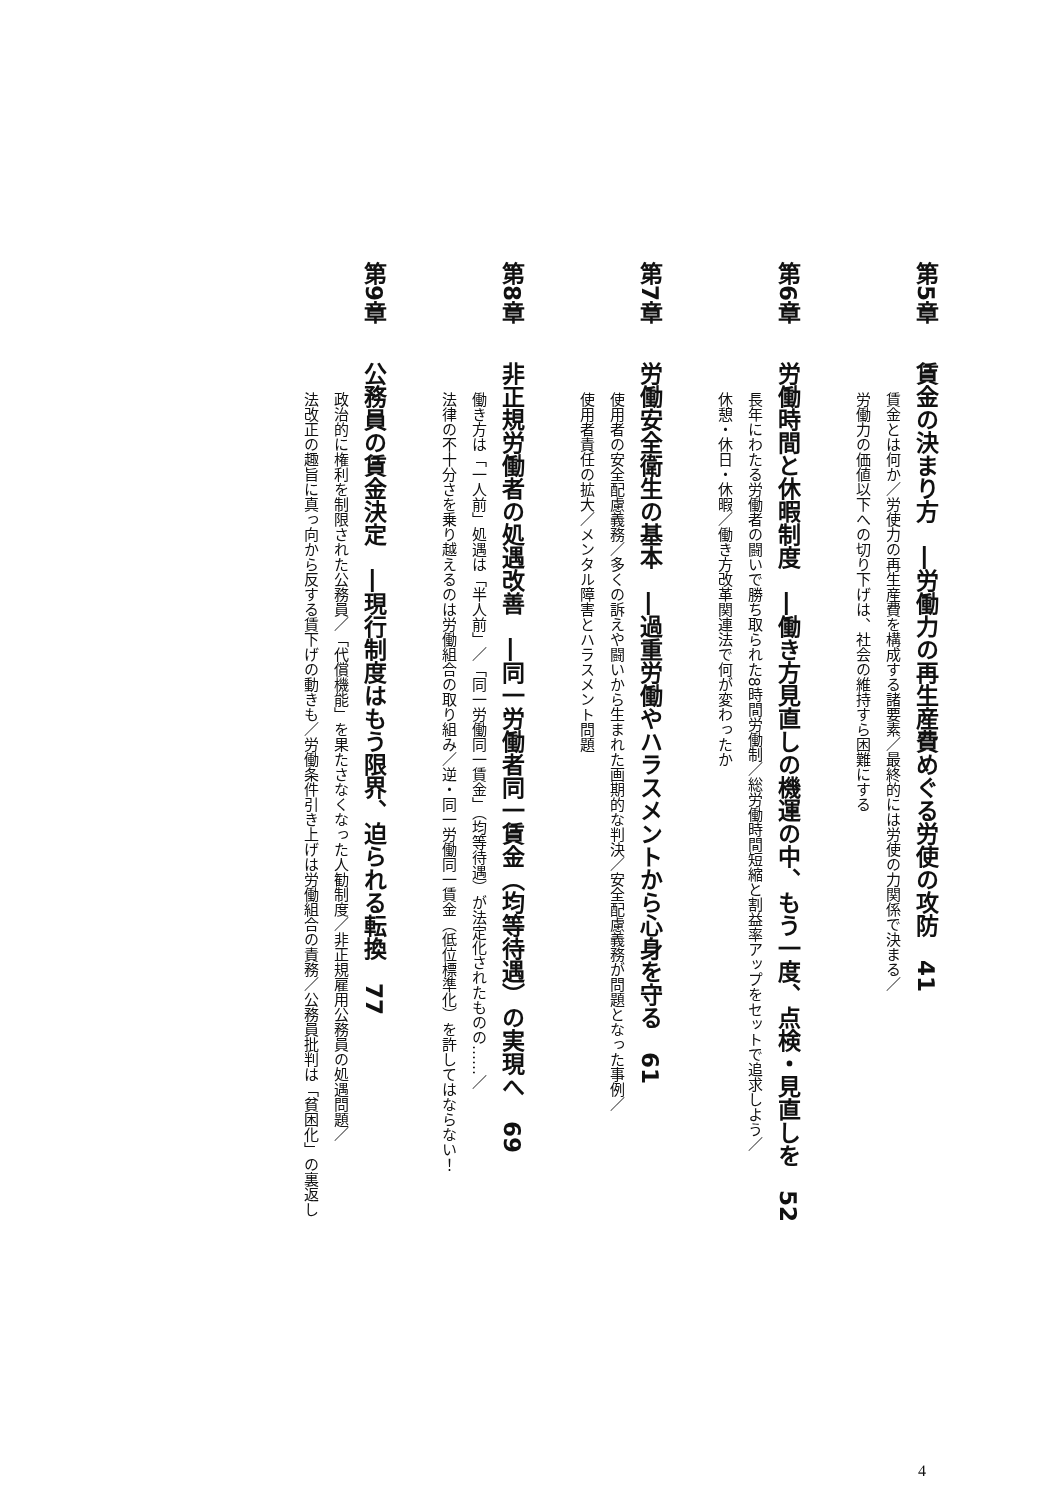第5章賃金の決まり方　―労働力の再生産費めぐる労使の攻防　41
賃金とは何か／労使力の再生産費を構成する諸要素／最終的には労使の力関係で決まる／
労働力の価値以下への切り下げは、社会の維持すら困難にする
第6章労働時間と休暇制度　―働き方見直しの機運の中、もう一度、点検・見直しを　52
長年にわたる労働者の闘いで勝ち取られた8時間労働制／総労働時間短縮と割益率アップをセットで追求しよう／
休憩・休日・休暇／働き方改革関連法で何が変わったか
第7章労働安全衛生の基本　―過重労働やハラスメントから心身を守る　61
使用者の安全配慮義務／多くの訴えや闘いから生まれた画期的な判決／安全配慮義務が問題となった事例／
使用者責任の拡大／メンタル障害とハラスメント問題
第8章非正規労働者の処遇改善　―同一労働者同一賃金（均等待遇）の実現へ　69
働き方は「一人前」処遇は「半人前」／「同一労働同一賃金」（均等待遇）が法定化されたものの……／
法律の不十分さを乗り越えるのは労働組合の取り組み／逆・同一労働同一賃金（低位標準化）を許してはならない！
第9章公務員の賃金決定　―現行制度はもう限界、迫られる転換　77
政治的に権利を制限された公務員／「代償機能」を果たさなくなった人勧制度／非正規雇用公務員の処遇問題／
法改正の趣旨に真っ向から反する賃下げの動きも／労働条件引き上げは労働組合の責務／公務員批判は「貧困化」の裏返し
4